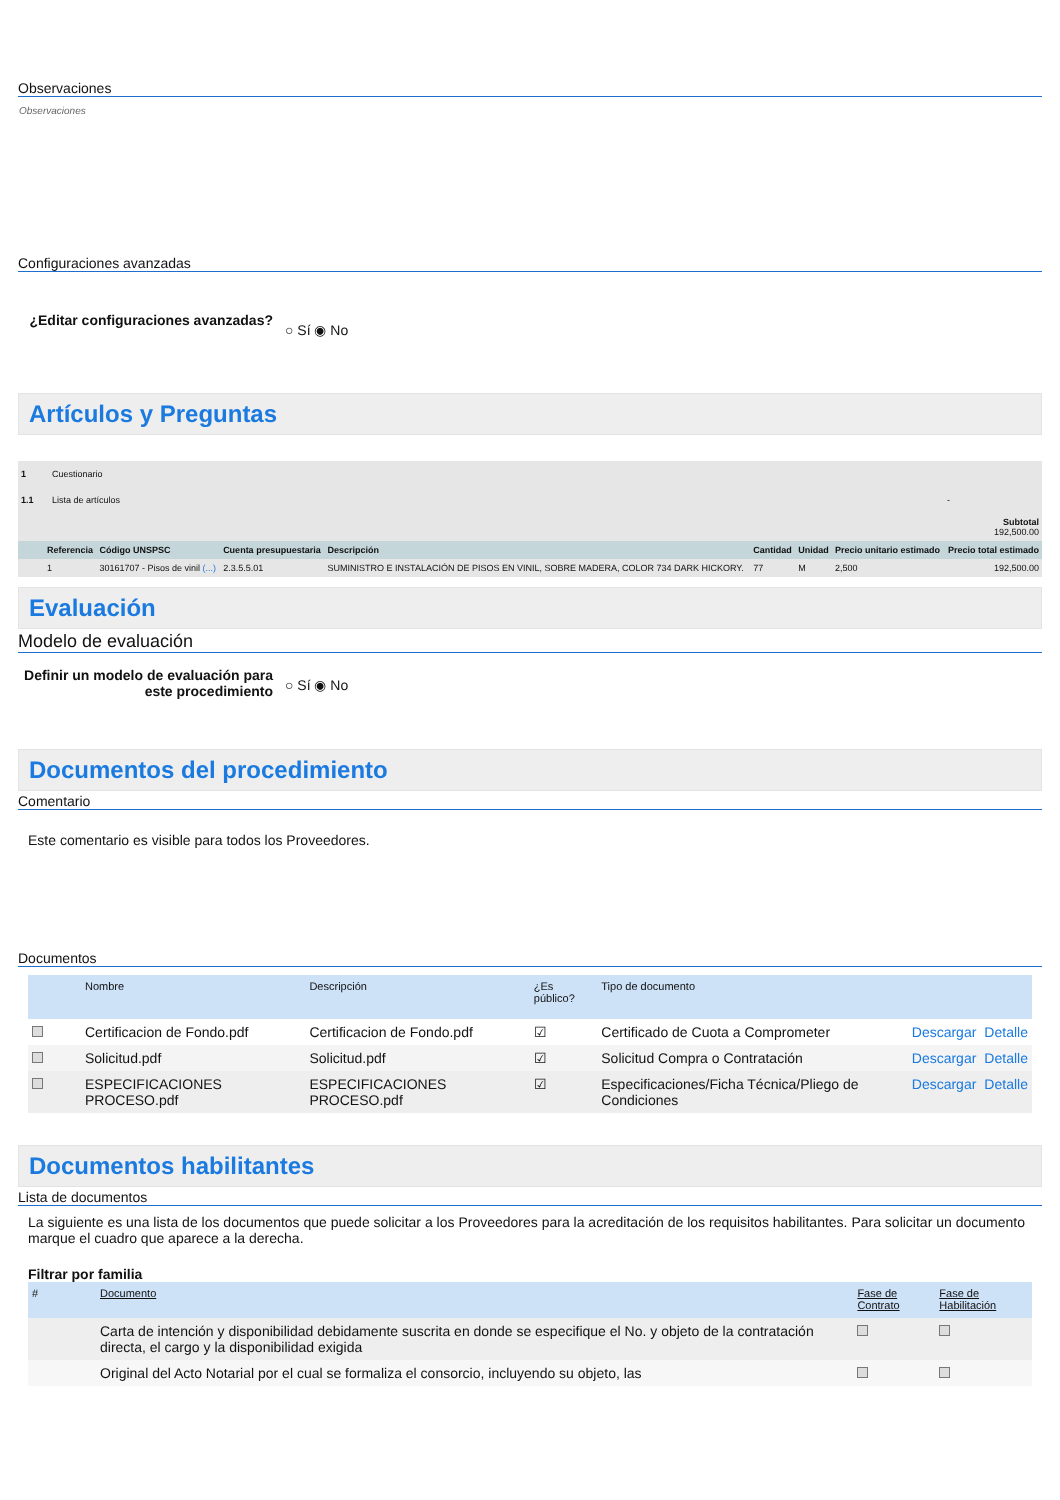Observaciones
Observaciones
Configuraciones avanzadas
¿Editar configuraciones avanzadas? ○ Sí ◉ No
Artículos y Preguntas
| 1 | Cuestionario | | | | | | | |
| 1.1 | Lista de artículos | | | | | | | - |
| | | | | | | | | Subtotal 192,500.00 |
| | Referencia | Código UNSPSC | Cuenta presupuestaria | Descripción | Cantidad | Unidad | Precio unitario estimado | Precio total estimado |
| | 1 | 30161707 - Pisos de vinil (...) | 2.3.5.5.01 | SUMINISTRO E INSTALACIÓN DE PISOS EN VINIL, SOBRE MADERA, COLOR 734 DARK HICKORY. | 77 | M | 2,500 | 192,500.00 |
Evaluación
Modelo de evaluación
Definir un modelo de evaluación para este procedimiento ○ Sí ◉ No
Documentos del procedimiento
Comentario
Este comentario es visible para todos los Proveedores.
Documentos
| | Nombre | Descripción | ¿Es público? | Tipo de documento | | |
| --- | --- | --- | --- | --- | --- | --- |
| | Certificacion de Fondo.pdf | Certificacion de Fondo.pdf | ☑ | Certificado de Cuota a Comprometer | Descargar | Detalle |
| | Solicitud.pdf | Solicitud.pdf | ☑ | Solicitud Compra o Contratación | Descargar | Detalle |
| | ESPECIFICACIONES PROCESO.pdf | ESPECIFICACIONES PROCESO.pdf | ☑ | Especificaciones/Ficha Técnica/Pliego de Condiciones | Descargar | Detalle |
Documentos habilitantes
Lista de documentos
La siguiente es una lista de los documentos que puede solicitar a los Proveedores para la acreditación de los requisitos habilitantes. Para solicitar un documento marque el cuadro que aparece a la derecha.
Filtrar por familia
| # | Documento | Fase de Contrato | Fase de Habilitación |
| --- | --- | --- | --- |
| | Carta de intención y disponibilidad debidamente suscrita en donde se especifique el No. y objeto de la contratación directa, el cargo y la disponibilidad exigida | | |
| | Original del Acto Notarial por el cual se formaliza el consorcio, incluyendo su objeto, las | | |